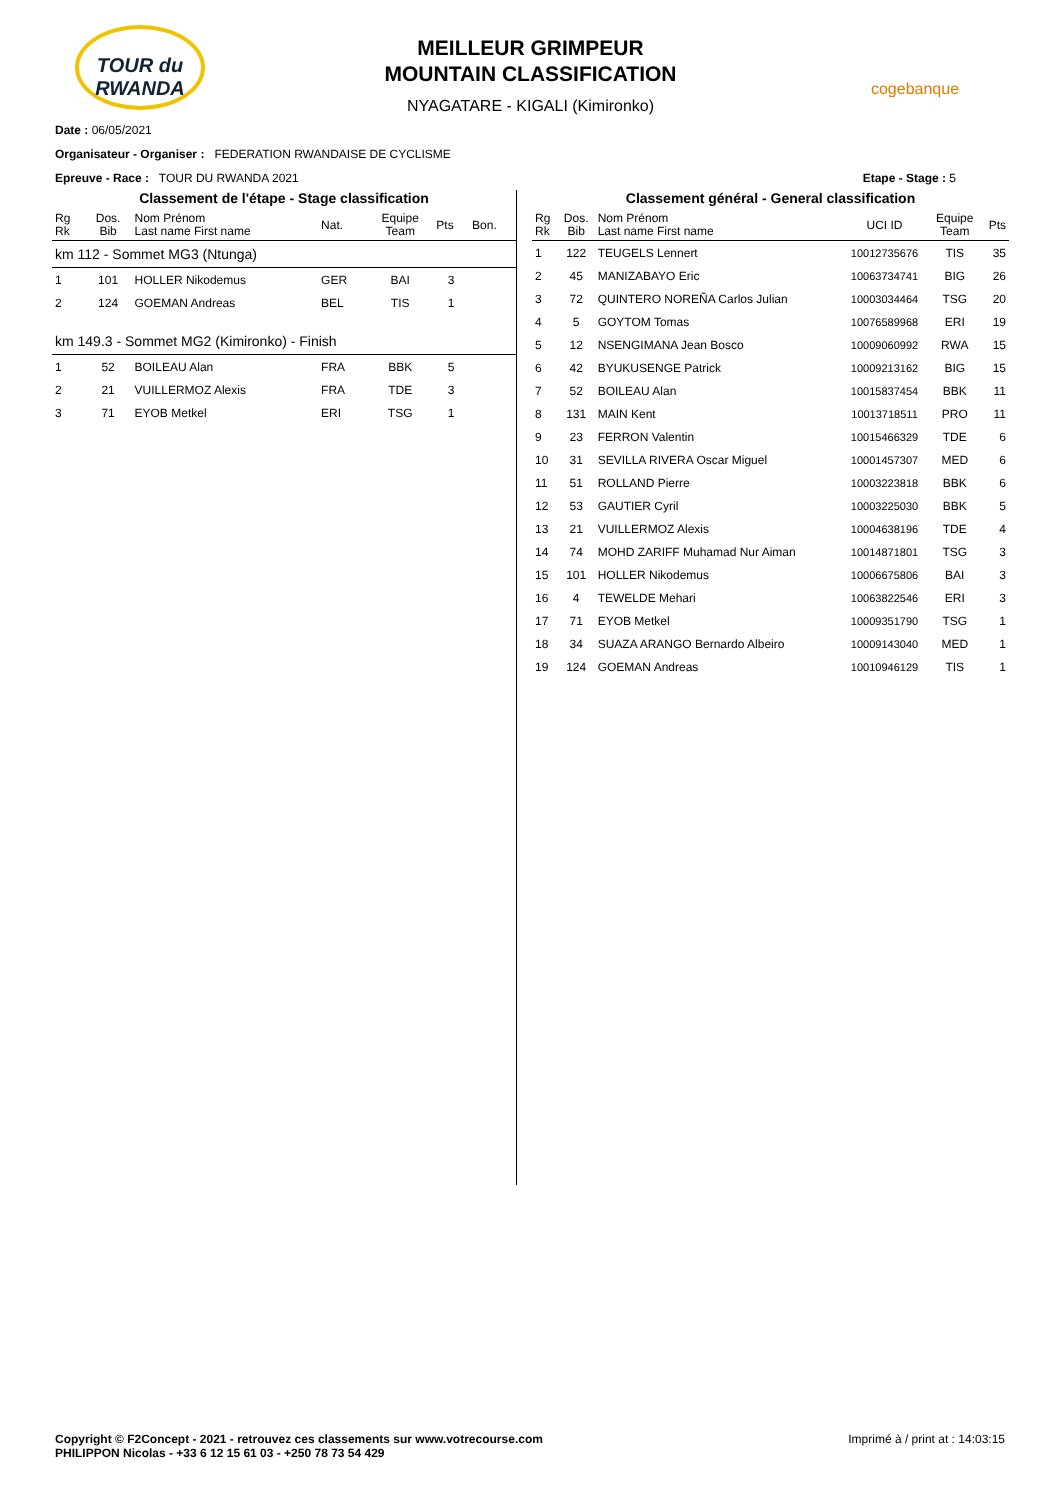TOUR du RWANDA
MEILLEUR GRIMPEUR
MOUNTAIN CLASSIFICATION
NYAGATARE - KIGALI (Kimironko)
cogebanque
Date : 06/05/2021
Organisateur - Organiser : FEDERATION RWANDAISE DE CYCLISME
Epreuve - Race : TOUR DU RWANDA 2021 Etape - Stage : 5
Classement de l'étape - Stage classification
| Rg Rk | Dos. Bib | Nom Prénom Last name First name | Nat. | Equipe Team | Pts | Bon. |
| --- | --- | --- | --- | --- | --- | --- |
| km 112 - Sommet MG3 (Ntunga) | | | | | | |
| 1 | 101 | HOLLER Nikodemus | GER | BAI | 3 | |
| 2 | 124 | GOEMAN Andreas | BEL | TIS | 1 | |
| km 149.3 - Sommet MG2 (Kimironko) - Finish | | | | | | |
| 1 | 52 | BOILEAU Alan | FRA | BBK | 5 | |
| 2 | 21 | VUILLERMOZ Alexis | FRA | TDE | 3 | |
| 3 | 71 | EYOB Metkel | ERI | TSG | 1 | |
Classement général - General classification
| Rg Rk | Dos. Bib | Nom Prénom Last name First name | UCI ID | Equipe Team | Pts |
| --- | --- | --- | --- | --- | --- |
| 1 | 122 | TEUGELS Lennert | 10012735676 | TIS | 35 |
| 2 | 45 | MANIZABAYO Eric | 10063734741 | BIG | 26 |
| 3 | 72 | QUINTERO NOREÑA Carlos Julian | 10003034464 | TSG | 20 |
| 4 | 5 | GOYTOM Tomas | 10076589968 | ERI | 19 |
| 5 | 12 | NSENGIMANA Jean Bosco | 10009060992 | RWA | 15 |
| 6 | 42 | BYUKUSENGE Patrick | 10009213162 | BIG | 15 |
| 7 | 52 | BOILEAU Alan | 10015837454 | BBK | 11 |
| 8 | 131 | MAIN Kent | 10013718511 | PRO | 11 |
| 9 | 23 | FERRON Valentin | 10015466329 | TDE | 6 |
| 10 | 31 | SEVILLA RIVERA Oscar Miguel | 10001457307 | MED | 6 |
| 11 | 51 | ROLLAND Pierre | 10003223818 | BBK | 6 |
| 12 | 53 | GAUTIER Cyril | 10003225030 | BBK | 5 |
| 13 | 21 | VUILLERMOZ Alexis | 10004638196 | TDE | 4 |
| 14 | 74 | MOHD ZARIFF Muhamad Nur Aiman | 10014871801 | TSG | 3 |
| 15 | 101 | HOLLER Nikodemus | 10006675806 | BAI | 3 |
| 16 | 4 | TEWELDE Mehari | 10063822546 | ERI | 3 |
| 17 | 71 | EYOB Metkel | 10009351790 | TSG | 1 |
| 18 | 34 | SUAZA ARANGO Bernardo Albeiro | 10009143040 | MED | 1 |
| 19 | 124 | GOEMAN Andreas | 10010946129 | TIS | 1 |
Copyright © F2Concept - 2021 - retrouvez ces classements sur www.votrecourse.com
PHILIPPON Nicolas - +33 6 12 15 61 03 - +250 78 73 54 429
Imprimé à / print at : 14:03:15